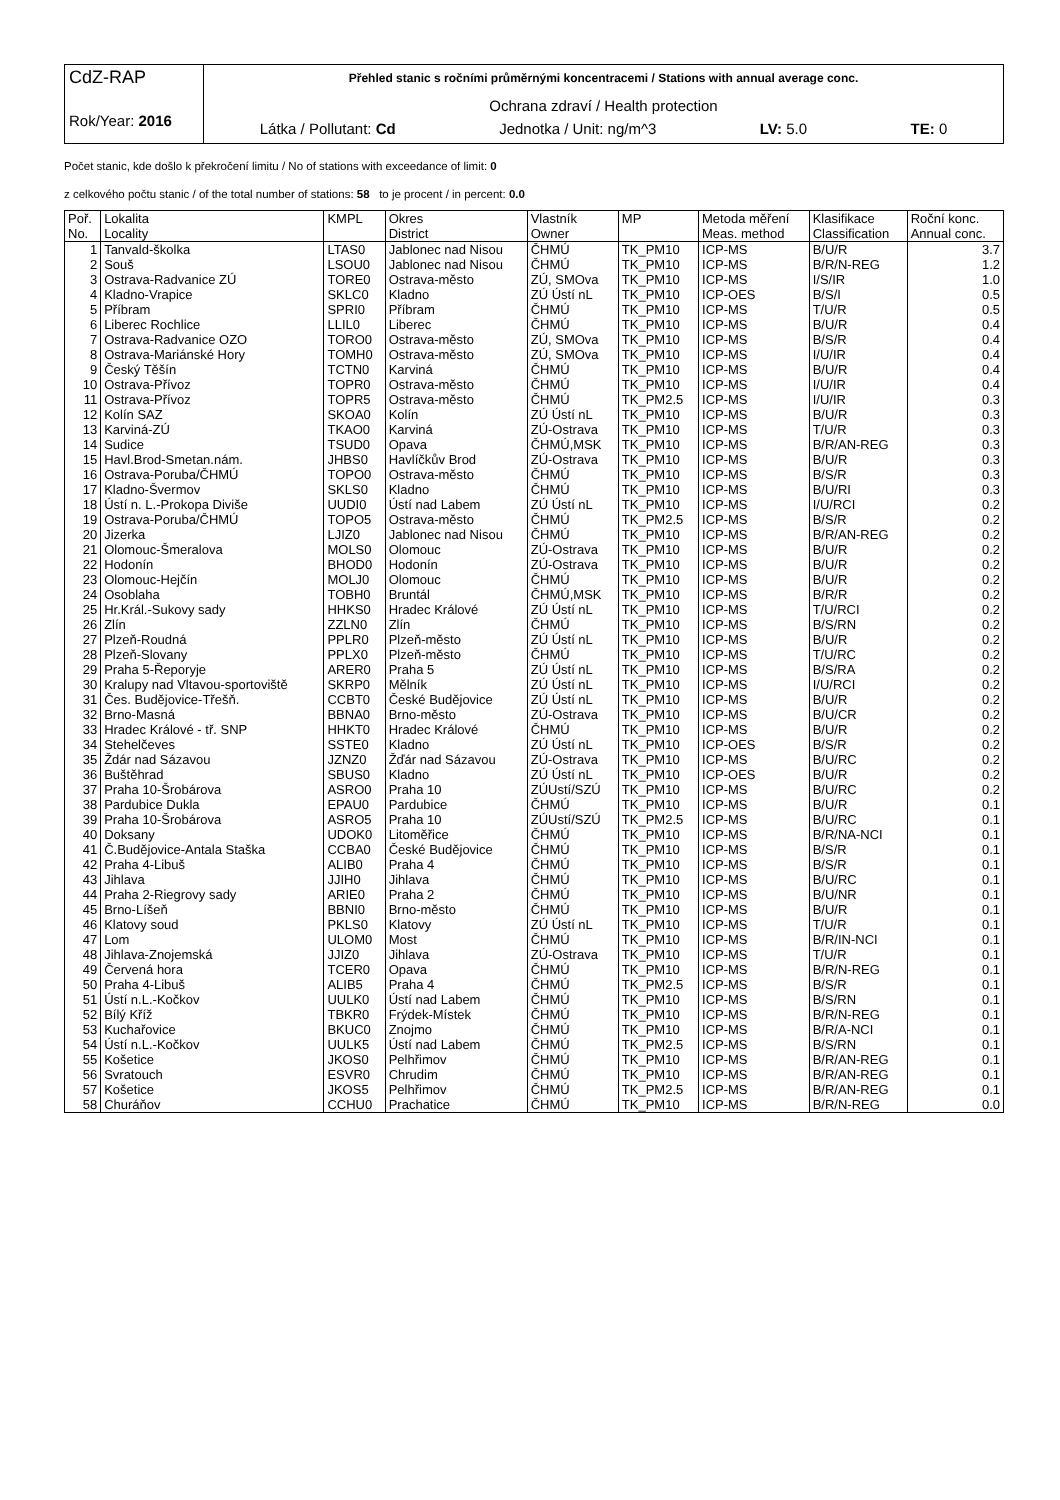| CdZ-RAP Rok/Year: 2016 | Přehled stanic s ročními průměrnými koncentracemi / Stations with annual average conc. Ochrana zdraví / Health protection Látka / Pollutant: Cd Jednotka / Unit: ng/m^3 LV: 5.0 TE: 0 |
Počet stanic, kde došlo k překročení limitu / No of stations with exceedance of limit: 0
z celkového počtu stanic / of the total number of stations: 58 to je procent / in percent: 0.0
| Poř. | Lokalita | KMPL | Okres | Vlastník | MP | Metoda měření | Klasifikace | Roční konc. |
| --- | --- | --- | --- | --- | --- | --- | --- | --- |
| No. | Locality | | District | Owner | | Meas. method | Classification | Annual conc. |
| 1 | Tanvald-školka | LTAS0 | Jablonec nad Nisou | ČHMÚ | TK_PM10 | ICP-MS | B/U/R | 3.7 |
| 2 | Souš | LSOU0 | Jablonec nad Nisou | ČHMÚ | TK_PM10 | ICP-MS | B/R/N-REG | 1.2 |
| 3 | Ostrava-Radvanice ZÚ | TORE0 | Ostrava-město | ZÚ, SMOva | TK_PM10 | ICP-MS | I/S/IR | 1.0 |
| 4 | Kladno-Vrapice | SKLC0 | Kladno | ZÚ Ústí nL | TK_PM10 | ICP-OES | B/S/I | 0.5 |
| 5 | Příbram | SPRI0 | Příbram | ČHMÚ | TK_PM10 | ICP-MS | T/U/R | 0.5 |
| 6 | Liberec Rochlice | LLIL0 | Liberec | ČHMÚ | TK_PM10 | ICP-MS | B/U/R | 0.4 |
| 7 | Ostrava-Radvanice OZO | TORO0 | Ostrava-město | ZÚ, SMOva | TK_PM10 | ICP-MS | B/S/R | 0.4 |
| 8 | Ostrava-Mariánské Hory | TOMH0 | Ostrava-město | ZÚ, SMOva | TK_PM10 | ICP-MS | I/U/IR | 0.4 |
| 9 | Český Těšín | TCTN0 | Karviná | ČHMÚ | TK_PM10 | ICP-MS | B/U/R | 0.4 |
| 10 | Ostrava-Přívoz | TOPR0 | Ostrava-město | ČHMÚ | TK_PM10 | ICP-MS | I/U/IR | 0.4 |
| 11 | Ostrava-Přívoz | TOPR5 | Ostrava-město | ČHMÚ | TK_PM2.5 | ICP-MS | I/U/IR | 0.3 |
| 12 | Kolín SAZ | SKOA0 | Kolín | ZÚ Ústí nL | TK_PM10 | ICP-MS | B/U/R | 0.3 |
| 13 | Karviná-ZÚ | TKAO0 | Karviná | ZÚ-Ostrava | TK_PM10 | ICP-MS | T/U/R | 0.3 |
| 14 | Sudice | TSUD0 | Opava | ČHMÚ,MSK | TK_PM10 | ICP-MS | B/R/AN-REG | 0.3 |
| 15 | Havl.Brod-Smetan.nám. | JHBS0 | Havlíčkův Brod | ZÚ-Ostrava | TK_PM10 | ICP-MS | B/U/R | 0.3 |
| 16 | Ostrava-Poruba/ČHMÚ | TOPO0 | Ostrava-město | ČHMÚ | TK_PM10 | ICP-MS | B/S/R | 0.3 |
| 17 | Kladno-Švermov | SKLS0 | Kladno | ČHMÚ | TK_PM10 | ICP-MS | B/U/RI | 0.3 |
| 18 | Ústí n. L.-Prokopa Diviše | UUDI0 | Ústí nad Labem | ZÚ Ústí nL | TK_PM10 | ICP-MS | I/U/RCI | 0.2 |
| 19 | Ostrava-Poruba/ČHMÚ | TOPO5 | Ostrava-město | ČHMÚ | TK_PM2.5 | ICP-MS | B/S/R | 0.2 |
| 20 | Jizerka | LJIZ0 | Jablonec nad Nisou | ČHMÚ | TK_PM10 | ICP-MS | B/R/AN-REG | 0.2 |
| 21 | Olomouc-Šmeralova | MOLS0 | Olomouc | ZÚ-Ostrava | TK_PM10 | ICP-MS | B/U/R | 0.2 |
| 22 | Hodonín | BHOD0 | Hodonín | ZÚ-Ostrava | TK_PM10 | ICP-MS | B/U/R | 0.2 |
| 23 | Olomouc-Hejčín | MOLJ0 | Olomouc | ČHMÚ | TK_PM10 | ICP-MS | B/U/R | 0.2 |
| 24 | Osoblaha | TOBH0 | Bruntál | ČHMÚ,MSK | TK_PM10 | ICP-MS | B/R/R | 0.2 |
| 25 | Hr.Král.-Sukovy sady | HHKS0 | Hradec Králové | ZÚ Ústí nL | TK_PM10 | ICP-MS | T/U/RCI | 0.2 |
| 26 | Zlín | ZZLN0 | Zlín | ČHMÚ | TK_PM10 | ICP-MS | B/S/RN | 0.2 |
| 27 | Plzeň-Roudná | PPLR0 | Plzeň-město | ZÚ Ústí nL | TK_PM10 | ICP-MS | B/U/R | 0.2 |
| 28 | Plzeň-Slovany | PPLX0 | Plzeň-město | ČHMÚ | TK_PM10 | ICP-MS | T/U/RC | 0.2 |
| 29 | Praha 5-Řeporyje | ARER0 | Praha 5 | ZÚ Ústí nL | TK_PM10 | ICP-MS | B/S/RA | 0.2 |
| 30 | Kralupy nad Vltavou-sportoviště | SKRP0 | Mělník | ZÚ Ústí nL | TK_PM10 | ICP-MS | I/U/RCI | 0.2 |
| 31 | Čes. Budějovice-Třešň. | CCBT0 | České Budějovice | ZÚ Ústí nL | TK_PM10 | ICP-MS | B/U/R | 0.2 |
| 32 | Brno-Masná | BBNA0 | Brno-město | ZÚ-Ostrava | TK_PM10 | ICP-MS | B/U/CR | 0.2 |
| 33 | Hradec Králové - tř. SNP | HHKT0 | Hradec Králové | ČHMÚ | TK_PM10 | ICP-MS | B/U/R | 0.2 |
| 34 | Stehelčeves | SSTE0 | Kladno | ZÚ Ústí nL | TK_PM10 | ICP-OES | B/S/R | 0.2 |
| 35 | Ždár nad Sázavou | JZNZ0 | Žďár nad Sázavou | ZÚ-Ostrava | TK_PM10 | ICP-MS | B/U/RC | 0.2 |
| 36 | Buštěhrad | SBUS0 | Kladno | ZÚ Ústí nL | TK_PM10 | ICP-OES | B/U/R | 0.2 |
| 37 | Praha 10-Šrobárova | ASRO0 | Praha 10 | ZÚUstí/SZÚ | TK_PM10 | ICP-MS | B/U/RC | 0.2 |
| 38 | Pardubice Dukla | EPAU0 | Pardubice | ČHMÚ | TK_PM10 | ICP-MS | B/U/R | 0.1 |
| 39 | Praha 10-Šrobárova | ASRO5 | Praha 10 | ZÚUstí/SZÚ | TK_PM2.5 | ICP-MS | B/U/RC | 0.1 |
| 40 | Doksany | UDOK0 | Litoměřice | ČHMÚ | TK_PM10 | ICP-MS | B/R/NA-NCI | 0.1 |
| 41 | Č.Budějovice-Antala Staška | CCBA0 | České Budějovice | ČHMÚ | TK_PM10 | ICP-MS | B/S/R | 0.1 |
| 42 | Praha 4-Libuš | ALIB0 | Praha 4 | ČHMÚ | TK_PM10 | ICP-MS | B/S/R | 0.1 |
| 43 | Jihlava | JJIH0 | Jihlava | ČHMÚ | TK_PM10 | ICP-MS | B/U/RC | 0.1 |
| 44 | Praha 2-Riegrovy sady | ARIE0 | Praha 2 | ČHMÚ | TK_PM10 | ICP-MS | B/U/NR | 0.1 |
| 45 | Brno-Líšeň | BBNI0 | Brno-město | ČHMÚ | TK_PM10 | ICP-MS | B/U/R | 0.1 |
| 46 | Klatovy soud | PKLS0 | Klatovy | ZÚ Ústí nL | TK_PM10 | ICP-MS | T/U/R | 0.1 |
| 47 | Lom | ULOM0 | Most | ČHMÚ | TK_PM10 | ICP-MS | B/R/IN-NCI | 0.1 |
| 48 | Jihlava-Znojemská | JJIZ0 | Jihlava | ZÚ-Ostrava | TK_PM10 | ICP-MS | T/U/R | 0.1 |
| 49 | Červená hora | TCER0 | Opava | ČHMÚ | TK_PM10 | ICP-MS | B/R/N-REG | 0.1 |
| 50 | Praha 4-Libuš | ALIB5 | Praha 4 | ČHMÚ | TK_PM2.5 | ICP-MS | B/S/R | 0.1 |
| 51 | Ústí n.L.-Kočkov | UULK0 | Ústí nad Labem | ČHMÚ | TK_PM10 | ICP-MS | B/S/RN | 0.1 |
| 52 | Bílý Kříž | TBKR0 | Frýdek-Místek | ČHMÚ | TK_PM10 | ICP-MS | B/R/N-REG | 0.1 |
| 53 | Kuchařovice | BKUC0 | Znojmo | ČHMÚ | TK_PM10 | ICP-MS | B/R/A-NCI | 0.1 |
| 54 | Ústí n.L.-Kočkov | UULK5 | Ústí nad Labem | ČHMÚ | TK_PM2.5 | ICP-MS | B/S/RN | 0.1 |
| 55 | Košetice | JKOS0 | Pelhřimov | ČHMÚ | TK_PM10 | ICP-MS | B/R/AN-REG | 0.1 |
| 56 | Svratouch | ESVR0 | Chrudim | ČHMÚ | TK_PM10 | ICP-MS | B/R/AN-REG | 0.1 |
| 57 | Košetice | JKOS5 | Pelhřimov | ČHMÚ | TK_PM2.5 | ICP-MS | B/R/AN-REG | 0.1 |
| 58 | Churáňov | CCHU0 | Prachatice | ČHMÚ | TK_PM10 | ICP-MS | B/R/N-REG | 0.0 |